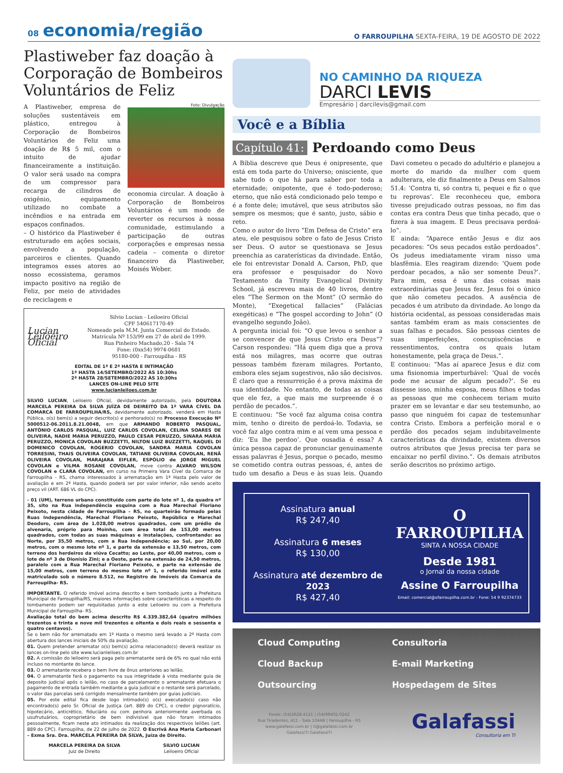08 economia/região
O FARROUPILHA SEXTA-FEIRA, 19 DE AGOSTO DE 2022
Plastiweber faz doação à Corporação de Bombeiros Voluntários de Feliz
A Plastiweber, empresa de soluções sustentáveis em plástico, entregou à Corporação de Bombeiros Voluntários de Feliz uma doação de R$ 5 mil, com o intuito de ajudar financeiramente a instituição. O valor será usado na compra de um compressor para recarga de cilindros de oxigênio, equipamento utilizado no combate a incêndios e na entrada em espaços confinados.
– O histórico da Plastiweber é estruturado em ações sociais, envolvendo a população, parceiros e clientes. Quando integramos esses atores ao nosso ecossistema, geramos impacto positivo na região de Feliz, por meio de atividades de reciclagem e
Foto: Divulgação
economia circular. A doação à Corporação de Bombeiros Voluntários é um modo de reverter os recursos à nossa comunidade, estimulando a participação de outras corporações e empresas nessa cadeia – comenta o diretor financeiro da Plastiweber, Moisés Weber.
Lucian Leiloeiro Oficial
Silvio Lucian - Leiloeiro Oficial
CPF 540617170-49
Nomeado pela M.M. Junta Comercial do Estado,
Matrícula Nº 153/99 em 27 de abril de 1999.
Rua Pinheiro Machado,20 - Sala 74
Fone: (0xx54) 9974-0681
95180-000 - Farroupilha - RS
EDITAL DE 1ª E 2ª HASTA E INTIMAÇÃO
1ª HASTA 14/SETEMBRO/2022 ÀS 10:30hs
2ª HASTA 28/SETEMBRO/2022 ÀS 10:30hs
LANCES ON-LINE PELO SITE
www.lucianleiloes.com.br
SILVIO LUCIAN, Leiloeiro Oficial, devidamente autorizado, pela DOUTORA MARCELA PEREIRA DA SILVA JUÍZA DE DEIREITO DA 1ª VARA CÍVEL DA COMARCA DE FARROUPILHA/RS, devidamente autorizado, venderá em Hasta Pública, o(s) bem(s) a seguir descrito(s) e penhorado(s) no Processo Execução Nº 5000512-06.2011.8.21.0048, em que ARMANDO ROBERTO PASQUAL, ANTÔNIO CARLOS PASQUAL, LUIZ CARLOS COVOLAN, CELINA SOARES DE OLIVEIRA, NADIE MARIA PERUZZO, PAULO CESAR PERUZZO, SINARA MARIA PERUZZO, MONICA COVOLAN BUZZETTI, NILTON LUIZ BUZZETTI, RAQUEL DI DOMENICO COVOLAN, ROGERIO COVOLAN, SANDRA MARIA COVOLAN TORRESINI, THAIS OLIVEIRA COVOLAN, TATIANE OLIVEIRA COVOLAN, RENÃ OLIVEIRA COVOLAN, MARAJARA EIFLER, ESPÓLIO de JORGE MIGUEL COVOLAN e VILMA ROSANE COVOLAN, move contra ALVARO WILSON COVOLAN e CLARA COVOLAN, em curso na Primeira Vara Cível da Comarca de Farroupilha - RS, chama interessados à arrematação em 1ª Hasta pelo valor de avaliação e em 2ª Hasta, quando poderá ser por valor inferior, não sendo aceito preço vil (ART. 686 VL do CPC).
- 01 (UM), terreno urbano constituído com parte do lote nº 1, da quadra nº 35, sito na Rua independência esquina com a Rua Marechal Floriano Peixoto, nesta cidade de Farroupilha – RS, no quarteirão formado pelas Ruas Independência, Marechal Floriano Peixoto, República e Marechal Deodoro, com área de 1.028,00 metros quadrados, com um prédio de alvenaria, próprio para Moinho, com área total de 153,00 metros quadrados, com todas as suas máquinas e instalações, confrontando: ao Norte, por 35,50 metros, com a Rua Independência; ao Sul, por 20,00 metros, com o mesmo lote nº 1, e parte da extensão e 13,50 metros, com terreno dos herdeiros da viúva Cecatto; ao Leste, por 40,00 metros, com o lote de nº 3 de Dionísio Zini; e a Oeste, parte na extensão de 24,50 metros, paralelo com a Rua Marechal Floriano Peixoto, e parte na extensão de 15,00 metros, com terreno do mesmo lote nº 1, o referido imóvel esta matriculado sob o número 8.512, no Registro de Imóveis da Comarca de Farroupilha- RS.
IMPORTANTE. O referido imóvel acima descrito e bem tombado junto a Prefeitura Municipal de Farroupilha/RS, maiores informações sobre características a respeito do tombamento podem ser requisitadas junto a este Leiloeiro ou com a Prefeitura Municipal de Farroupilha- RS.
Avaliação total do bem acima descrito R$ 4.339.382,64 (quatro milhões trezentos e trinta e nove mil trezentos e oitenta e dois reais e sessenta e quatro centavos).
Se o bem não for arrematado em 1º Hasta o mesmo será levado a 2º Hasta com abertura dos lances iniciais de 50% da avaliação.
01. Quem pretender arrematar o(s) bem(s) acima relacionado(s) deverá realizar os lances on-line pelo site www.lucianleiloes.com.br
02. A comissão do leiloeiro será paga pelo arrematante será de 6% no qual não está incluso no montante do lance.
03. O arrematante recebera o bem livre de ônus anteriores ao leilão.
04. O arrematante fará o pagamento na sua integridade à vista mediante guia de deposito judicial após o leilão, no caso de parcelamento o arrematante efetuara o pagamento de entrada também mediante a guia judicial e o restante será parcelado, o valor das parcelas será corrigido mensalmente também por guias judiciais.
05. Por este edital fica desde logo intimado(s) o(s) executado(s) caso não encontrado(s) pelo Sr. Oficial de Justiça (art. 889 do CPC), o credor pignoratício, hipotecário, anticrético, fiduciário ou com penhora anteriormente averbada os usufrutuários, coproprietário de bem indivisível que não foram intimados pessoalmente, ficam neste ato intimados da realização dos respectivos leilões (art. 889 do CPC). Farroupilha, de 22 de julho de 2022. O Escrivã Ana Maria Carbonari – Exma Sra. Dra. MARCELA PEREIRA DA SILVA, Juíza de Direito.
MARCELA PEREIRA DA SILVA
Juiz de Direito
SILVIO LUCIAN
Leiloeiro Oficial
NO CAMINHO DA RIQUEZA
DARCI LEVIS
Empresário | darcilevis@gmail.com
Você e a Bíblia
Capítulo 41: Perdoando como Deus
A Bíblia descreve que Deus é onipresente, que está em toda parte do Universo; onisciente, que sabe tudo o que há para saber por toda a eternidade; onipotente, que é todo-poderoso; eterno, que não está condicionado pelo tempo e é a fonte dele; imutável, que seus atributos são sempre os mesmos; que é santo, justo, sábio e reto.
Como o autor do livro “Em Defesa de Cristo” era ateu, ele pesquisou sobre o fato de Jesus Cristo ser Deus. O autor se questionava se Jesus preenchia as caraterísticas da divindade. Então, ele foi entrevistar Donald A. Carson, PhD, que era professor e pesquisador do Novo Testamento da Trinity Evangelical Divinity School, já escreveu mais de 40 livros, dentre eles “The Sermon on the Mont” (O sermão do Monte), “Exegetical fallacies” (Falácias exegéticas) e “The gospel according to John” (O evangelho segundo João).
A pergunta inicial foi: “O que levou o senhor a se convencer de que Jesus Cristo era Deus”? Carson respondeu: “Há quem diga que a prova está nos milagres, mas ocorre que outras pessoas também fizeram milagres. Portanto, embora eles sejam sugestivos, não são decisivos. É claro que a ressurreição é a prova máxima de sua identidade. No entanto, de todas as coisas que ele fez, a que mais me surpreende é o perdão de pecados.”.
E continuou: “Se você faz alguma coisa contra mim, tenho o direito de perdoá-lo. Todavia, se você faz algo contra mim e aí vem uma pessoa e diz: ‘Eu lhe perdoo’. Que ousadia é essa? A única pessoa capaz de pronunciar genuinamente essas palavras é Jesus, porque o pecado, mesmo se cometido contra outras pessoas, é, antes de tudo um desafio a Deus e às suas leis. Quando Davi cometeu o pecado do adultério e planejou a morte do marido da mulher com quem adulterara, ele diz finalmente a Deus em Salmos 51.4: ‘Contra ti, só contra ti, pequei e fiz o que tu reprovas’. Ele reconheceu que, embora tivesse prejudicado outras pessoas, no fim das contas era contra Deus que tinha pecado, que o fizera à sua imagem. E Deus precisava perdoá-lo”.
E ainda: “Aparece então Jesus e diz aos pecadores: “Os seus pecados estão perdoados”. Os judeus imediatamente viram nisso uma blasfêmia. Eles reagiram dizendo: ‘Quem pode perdoar pecados, a não ser somente Deus?’. Para mim, essa é uma das coisas mais extraordinárias que Jesus fez. Jesus foi o único que não cometeu pecados. A ausência de pecados é um atributo da divindade. Ao longo da história ocidental, as pessoas consideradas mais santas também eram as mais conscientes de suas falhas e pecados. São pessoas cientes de suas imperfeições, concupiscências e ressentimentos, contra os quais lutam honestamente, pela graça de Deus.”.
E continuou: “Mas aí aparece Jesus e diz com uma fisionomia imperturbável: ‘Qual de vocês pode me acusar de algum pecado?’. Se eu dissesse isso, minha esposa, meus filhos e todas as pessoas que me conhecem teriam muito prazer em se levantar e dar seu testemunho, ao passo que ninguém foi capaz de testemunhar contra Cristo. Embora a perfeição moral e o perdão dos pecados sejam indubitavelmente características da divindade, existem diversos outros atributos que Jesus precisa ter para se encaixar no perfil divino.”. Os demais atributos serão descritos no próximo artigo.
Assinatura anual
R$ 247,40
Assinatura 6 meses
R$ 130,00
Assinatura até dezembro de 2023
R$ 427,40
O FARROUPILHA
SINTA A NOSSA CIDADE
Desde 1981
o Jornal da nossa cidade
Assine O Farroupilha
Email: comercial@ofarroupilha.com.br - Fone: 54 9 92374733
Cloud Computing
Consultoria
Cloud Backup
E-mail Marketing
Outsourcing
Hospedagem de Sites
Fones: (54)2628.4121 | (54)98402.0242
Rua Tiradentes, 411 - Sala 104AB | Farroupilha - RS
www.galafassi.com.br | ti@galafassi.com.br
GalafassiTI GalafassiTI
Galafassi
Consultoria em TI